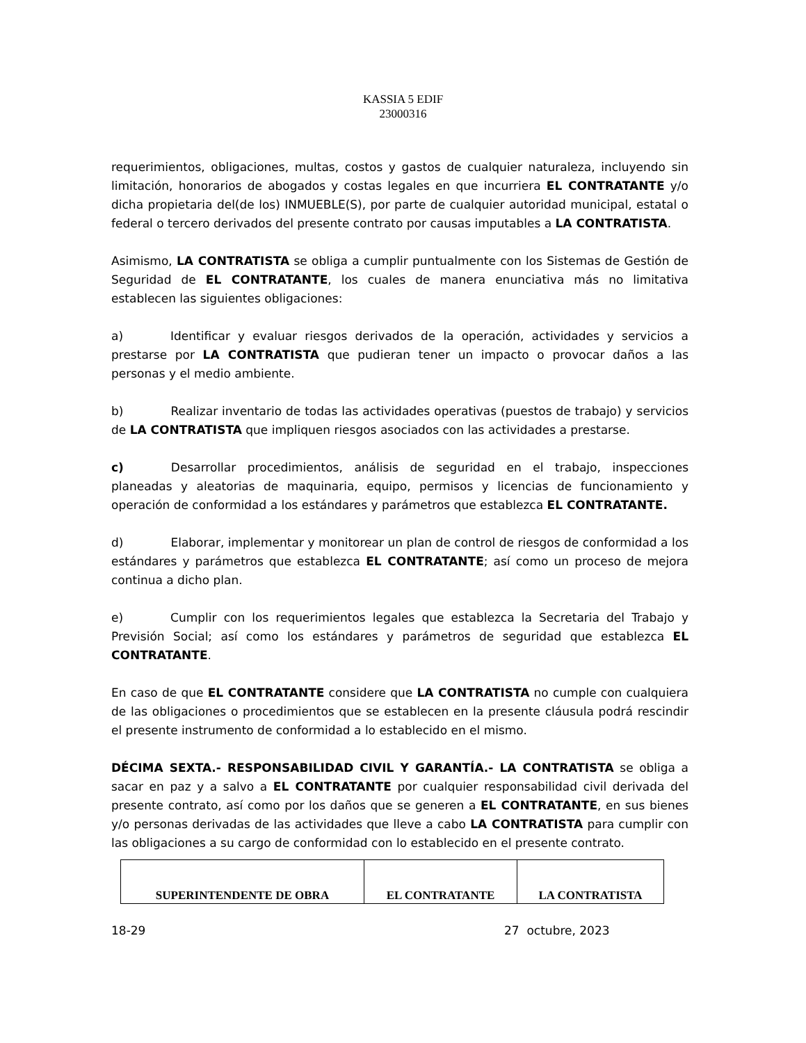KASSIA 5 EDIF
23000316
requerimientos, obligaciones, multas, costos y gastos de cualquier naturaleza, incluyendo sin limitación, honorarios de abogados y costas legales en que incurriera EL CONTRATANTE y/o dicha propietaria del(de los) INMUEBLE(S), por parte de cualquier autoridad municipal, estatal o federal o tercero derivados del presente contrato por causas imputables a LA CONTRATISTA.
Asimismo, LA CONTRATISTA se obliga a cumplir puntualmente con los Sistemas de Gestión de Seguridad de EL CONTRATANTE, los cuales de manera enunciativa más no limitativa establecen las siguientes obligaciones:
a) Identificar y evaluar riesgos derivados de la operación, actividades y servicios a prestarse por LA CONTRATISTA que pudieran tener un impacto o provocar daños a las personas y el medio ambiente.
b) Realizar inventario de todas las actividades operativas (puestos de trabajo) y servicios de LA CONTRATISTA que impliquen riesgos asociados con las actividades a prestarse.
c) Desarrollar procedimientos, análisis de seguridad en el trabajo, inspecciones planeadas y aleatorias de maquinaria, equipo, permisos y licencias de funcionamiento y operación de conformidad a los estándares y parámetros que establezca EL CONTRATANTE.
d) Elaborar, implementar y monitorear un plan de control de riesgos de conformidad a los estándares y parámetros que establezca EL CONTRATANTE; así como un proceso de mejora continua a dicho plan.
e) Cumplir con los requerimientos legales que establezca la Secretaria del Trabajo y Previsión Social; así como los estándares y parámetros de seguridad que establezca EL CONTRATANTE.
En caso de que EL CONTRATANTE considere que LA CONTRATISTA no cumple con cualquiera de las obligaciones o procedimientos que se establecen en la presente cláusula podrá rescindir el presente instrumento de conformidad a lo establecido en el mismo.
DÉCIMA SEXTA.- RESPONSABILIDAD CIVIL Y GARANTÍA.- LA CONTRATISTA se obliga a sacar en paz y a salvo a EL CONTRATANTE por cualquier responsabilidad civil derivada del presente contrato, así como por los daños que se generen a EL CONTRATANTE, en sus bienes y/o personas derivadas de las actividades que lleve a cabo LA CONTRATISTA para cumplir con las obligaciones a su cargo de conformidad con lo establecido en el presente contrato.
| SUPERINTENDENTE DE OBRA | EL CONTRATANTE | LA CONTRATISTA |
18-29 27 octubre, 2023